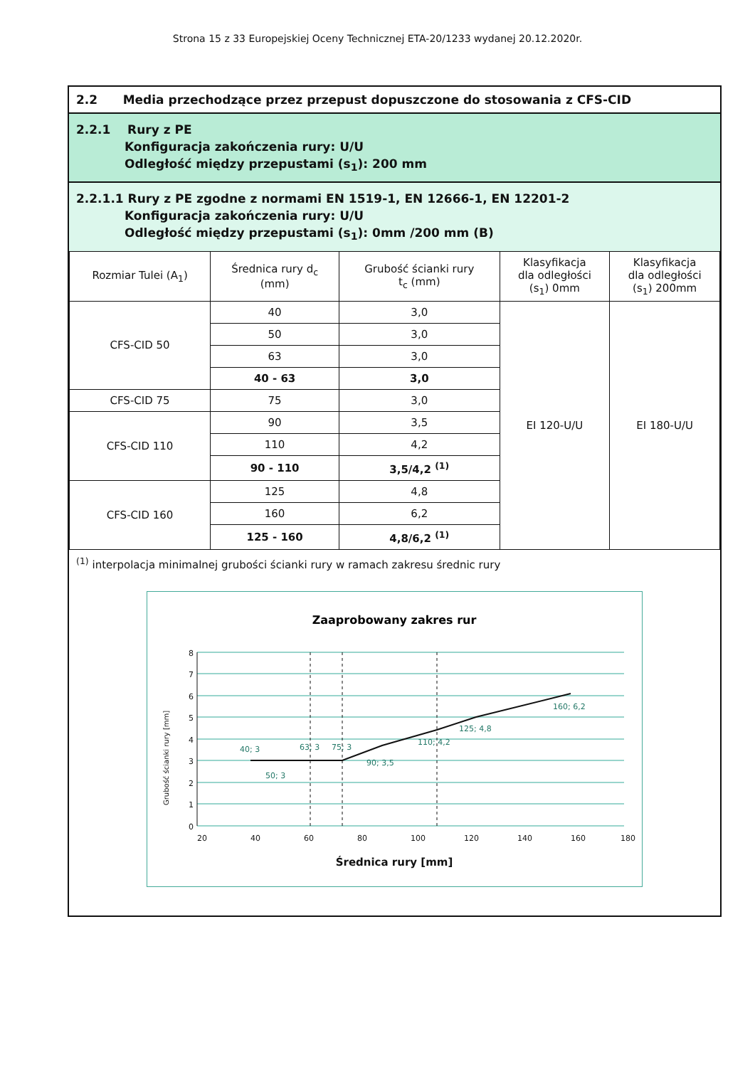Strona 15 z 33 Europejskiej Oceny Technicznej ETA-20/1233 wydanej 20.12.2020r.
2.2 Media przechodzące przez przepust dopuszczone do stosowania z CFS-CID
2.2.1 Rury z PE
Konfiguracja zakończenia rury: U/U
Odległość między przepustami (s<sub>1</sub>): 200 mm
2.2.1.1 Rury z PE zgodne z normami EN 1519-1, EN 12666-1, EN 12201-2
Konfiguracja zakończenia rury: U/U
Odległość między przepustami (s<sub>1</sub>): 0mm /200 mm (B)
| Rozmiar Tulei (A<sub>1</sub>) | Średnica rury d<sub>c</sub> (mm) | Grubość ścianki rury t<sub>c</sub> (mm) | Klasyfikacja dla odległości (s<sub>1</sub>) 0mm | Klasyfikacja dla odległości (s<sub>1</sub>) 200mm |
| --- | --- | --- | --- | --- |
| CFS-CID 50 | 40 | 3,0 | EI 120-U/U | EI 180-U/U |
| | 50 | 3,0 | | |
| | 63 | 3,0 | | |
| | 40 - 63 | 3,0 | | |
| CFS-CID 75 | 75 | 3,0 | | |
| CFS-CID 110 | 90 | 3,5 | | |
| | 110 | 4,2 | | |
| | 90 - 110 | 3,5/4,2 <sup>(1)</sup> | | |
| CFS-CID 160 | 125 | 4,8 | | |
| | 160 | 6,2 | | |
| | 125 - 160 | 4,8/6,2 <sup>(1)</sup> | | |
<sup>(1)</sup> interpolacja minimalnej grubości ścianki rury w ramach zakresu średnic rury
Zaaprobowany zakres rur
8
7
6
5
4
3
2
1
0
20
40
60
80
100
120
140
160
180
Średnica rury [mm]
Grubość ścianki rury [mm]
40; 3
50; 3
63; 3
75; 3
90; 3,5
110; 4,2
125; 4,8
160; 6,2